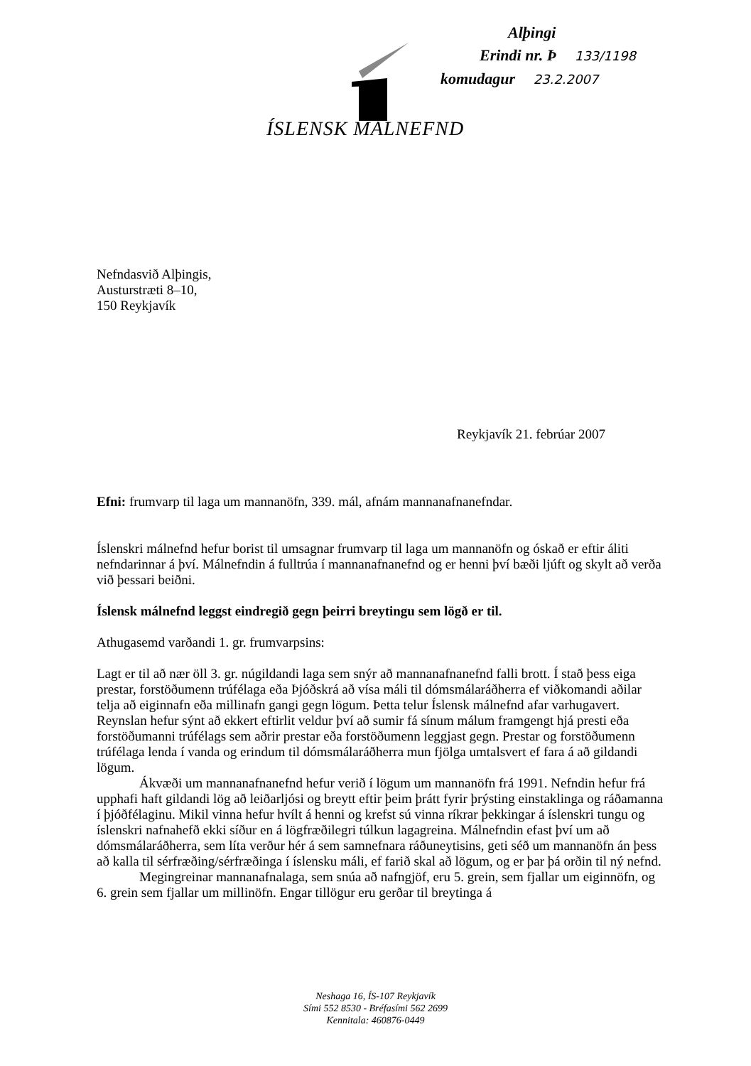Alþingi
Erindi nr. Þ 133/1198
komudagur 23.2.2007
ÍSLENSK MÁLNEFND
Nefndasvið Alþingis,
Austurstræti 8–10,
150 Reykjavík
Reykjavík 21. febrúar 2007
Efni: frumvarp til laga um mannanöfn, 339. mál, afnám mannanafnanefndar.
Íslenskri málnefnd hefur borist til umsagnar frumvarp til laga um mannanöfn og óskað er eftir áliti nefndarinnar á því. Málnefndin á fulltrúa í mannanafnanefnd og er henni því bæði ljúft og skylt að verða við þessari beiðni.
Íslensk málnefnd leggst eindregið gegn þeirri breytingu sem lögð er til.
Athugasemd varðandi 1. gr. frumvarpsins:
Lagt er til að nær öll 3. gr. núgildandi laga sem snýr að mannanafnanefnd falli brott. Í stað þess eiga prestar, forstöðumenn trúfélaga eða Þjóðskrá að vísa máli til dómsmálaráðherra ef viðkomandi aðilar telja að eiginnafn eða millinafn gangi gegn lögum. Þetta telur Íslensk málnefnd afar varhugavert. Reynslan hefur sýnt að ekkert eftirlit veldur því að sumir fá sínum málum framgengt hjá presti eða forstöðumanni trúfélags sem aðrir prestar eða forstöðumenn leggjast gegn. Prestar og forstöðumenn trúfélaga lenda í vanda og erindum til dómsmálaráðherra mun fjölga umtalsvert ef fara á að gildandi lögum.
Ákvæði um mannanafnanefnd hefur verið í lögum um mannanöfn frá 1991. Nefndin hefur frá upphafi haft gildandi lög að leiðarljósi og breytt eftir þeim þrátt fyrir þrýsting einstaklinga og ráðamanna í þjóðfélaginu. Mikil vinna hefur hvílt á henni og krefst sú vinna ríkrar þekkingar á íslenskri tungu og íslenskri nafnahefð ekki síður en á lögfræðilegri túlkun lagagreina. Málnefndin efast því um að dómsmálaráðherra, sem líta verður hér á sem samnefnara ráðuneytisins, geti séð um mannanöfn án þess að kalla til sérfræðing/sérfræðinga í íslensku máli, ef farið skal að lögum, og er þar þá orðin til ný nefnd.
Megingreinar mannanafnalaga, sem snúa að nafngjöf, eru 5. grein, sem fjallar um eiginnöfn, og 6. grein sem fjallar um millinöfn. Engar tillögur eru gerðar til breytinga á
Neshaga 16, ÍS-107 Reykjavík
Sími 552 8530 - Bréfasími 562 2699
Kennitala: 460876-0449